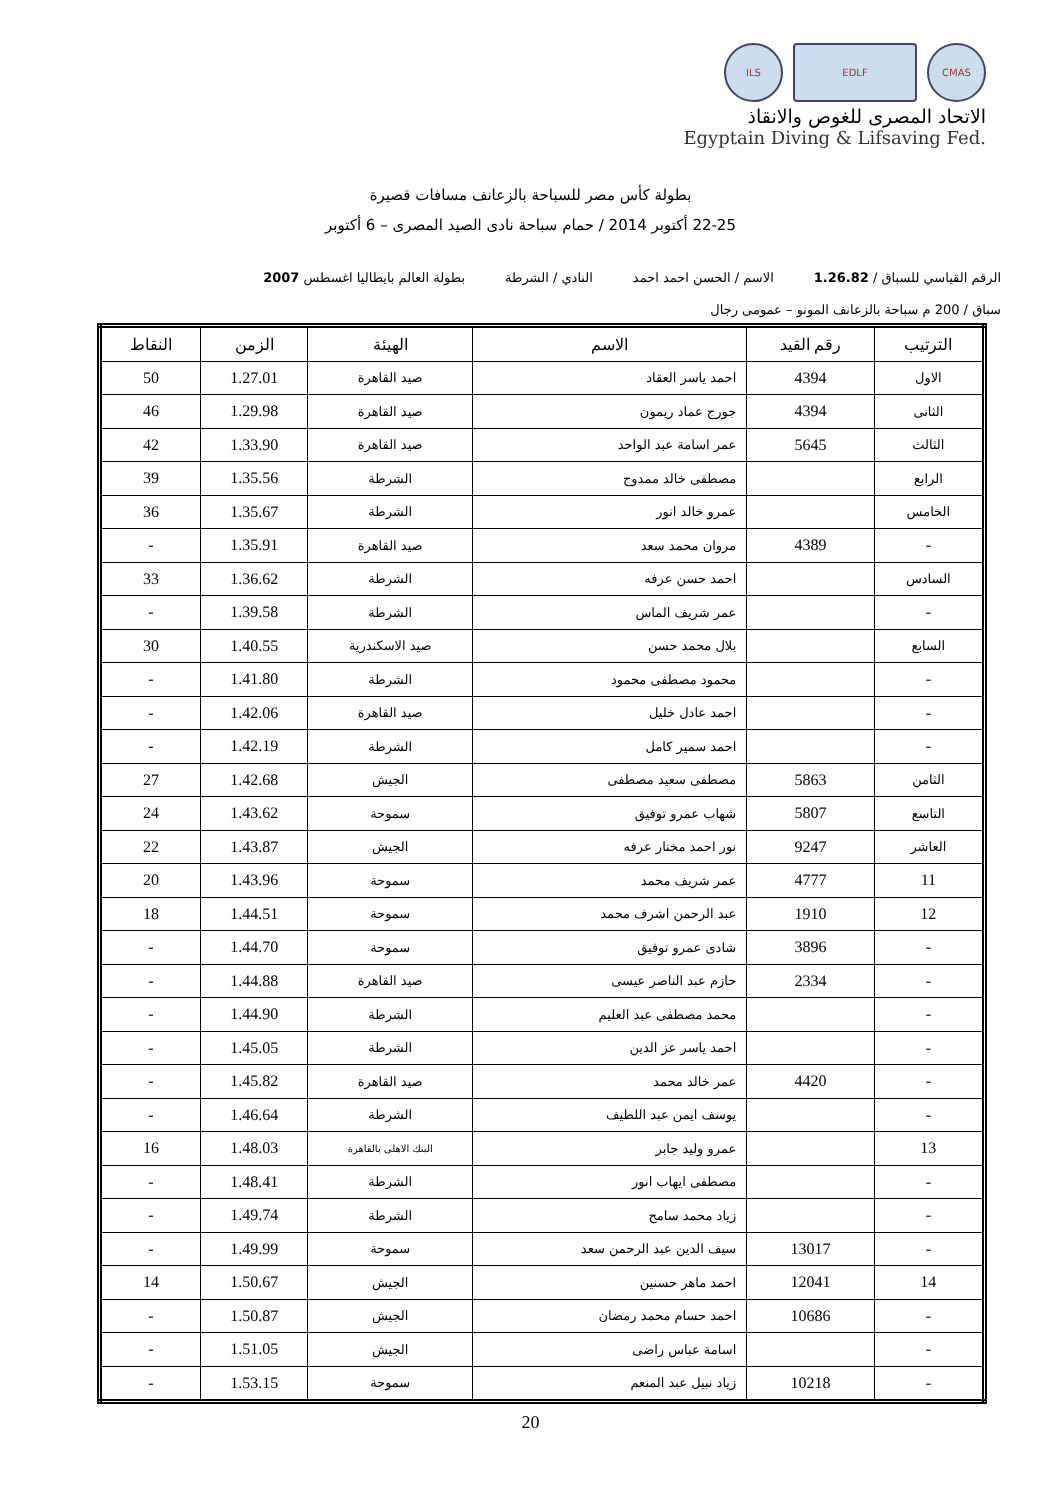ILS EDLF CMAS
الاتحاد المصرى للغوص والانقاذ
Egyptain Diving & Lifsaving Fed.
بطولة كأس مصر للسباحة بالزعانف مسافات قصيرة
22-25 أكتوبر 2014 / حمام سباحة نادى الصيد المصرى – 6 أكتوبر
الرقم القياسي للسباق / 1.26.82 الاسم / الحسن احمد احمد النادي / الشرطة بطولة العالم بايطاليا اغسطس 2007
سباق / 200 م سباحة بالزعانف المونو – عمومى رجال
| الترتيب | رقم القيد | الاسم | الهيئة | الزمن | النقاط |
| --- | --- | --- | --- | --- | --- |
| الاول | 4394 | احمد ياسر العقاد | صيد القاهرة | 1.27.01 | 50 |
| الثانى | 4394 | جورج عماد ريمون | صيد القاهرة | 1.29.98 | 46 |
| الثالث | 5645 | عمر اسامة عبد الواحد | صيد القاهرة | 1.33.90 | 42 |
| الرابع | | مصطفى خالد ممدوح | الشرطة | 1.35.56 | 39 |
| الخامس | | عمرو خالد انور | الشرطة | 1.35.67 | 36 |
| - | 4389 | مروان محمد سعد | صيد القاهرة | 1.35.91 | - |
| السادس | | احمد حسن عرفه | الشرطة | 1.36.62 | 33 |
| - | | عمر شريف الماس | الشرطة | 1.39.58 | - |
| السابع | | بلال محمد حسن | صيد الاسكندرية | 1.40.55 | 30 |
| - | | محمود مصطفى محمود | الشرطة | 1.41.80 | - |
| - | | احمد عادل خليل | صيد القاهرة | 1.42.06 | - |
| - | | احمد سمير كامل | الشرطة | 1.42.19 | - |
| الثامن | 5863 | مصطفى سعيد مصطفى | الجيش | 1.42.68 | 27 |
| التاسع | 5807 | شهاب عمرو توفيق | سموحة | 1.43.62 | 24 |
| العاشر | 9247 | نور احمد مختار عرفه | الجيش | 1.43.87 | 22 |
| 11 | 4777 | عمر شريف محمد | سموحة | 1.43.96 | 20 |
| 12 | 1910 | عبد الرحمن اشرف محمد | سموحة | 1.44.51 | 18 |
| - | 3896 | شادى عمرو توفيق | سموحة | 1.44.70 | - |
| - | 2334 | حازم عبد الناصر عيسى | صيد القاهرة | 1.44.88 | - |
| - | | محمد مصطفى عبد العليم | الشرطة | 1.44.90 | - |
| - | | احمد ياسر عز الدين | الشرطة | 1.45.05 | - |
| - | 4420 | عمر خالد محمد | صيد القاهرة | 1.45.82 | - |
| - | | يوسف ايمن عبد اللطيف | الشرطة | 1.46.64 | - |
| 13 | | عمرو وليد جابر | البنك الاهلى بالقاهرة | 1.48.03 | 16 |
| - | | مصطفى ايهاب انور | الشرطة | 1.48.41 | - |
| - | | زياد محمد سامح | الشرطة | 1.49.74 | - |
| - | 13017 | سيف الدين عبد الرحمن سعد | سموحة | 1.49.99 | - |
| 14 | 12041 | احمد ماهر حسنين | الجيش | 1.50.67 | 14 |
| - | 10686 | احمد حسام محمد رمضان | الجيش | 1.50.87 | - |
| - | | اسامة عباس راضى | الجيش | 1.51.05 | - |
| - | 10218 | زياد نبيل عبد المنعم | سموحة | 1.53.15 | - |
20